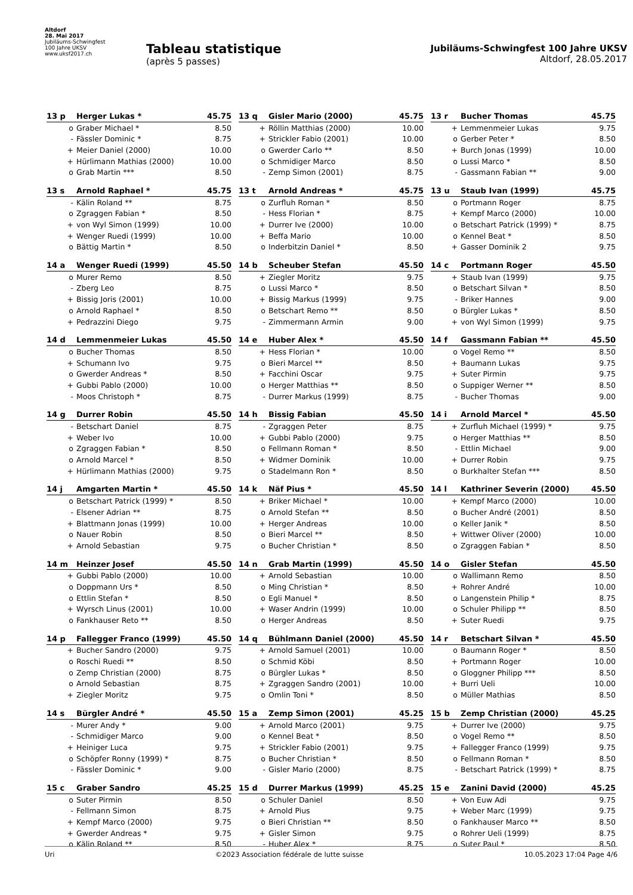Altdorf
28. Mai 2017
Jubiläums-Schwingfest
100 Jahre UKSV
www.uksf2017.ch
Tableau statistique
(après 5 passes)
Jubiläums-Schwingfest 100 Jahre UKSV
Altdorf, 28.05.2017
| 13 p | Herger Lukas * | 45.75 |
| --- | --- | --- |
| o | Graber Michael * | 8.50 |
| - | Fässler Dominic * | 8.75 |
| + | Meier Daniel (2000) | 10.00 |
| + | Hürlimann Mathias (2000) | 10.00 |
| o | Grab Martin *** | 8.50 |
| 13 q | Gisler Mario (2000) | 45.75 |
| --- | --- | --- |
| + | Röllin Matthias (2000) | 10.00 |
| + | Strickler Fabio (2001) | 10.00 |
| o | Gwerder Carlo ** | 8.50 |
| o | Schmidiger Marco | 8.50 |
| - | Zemp Simon (2001) | 8.75 |
| 13 r | Bucher Thomas | 45.75 |
| --- | --- | --- |
| + | Lemmenmeier Lukas | 9.75 |
| o | Gerber Peter * | 8.50 |
| + | Burch Jonas (1999) | 10.00 |
| o | Lussi Marco * | 8.50 |
| - | Gassmann Fabian ** | 9.00 |
| 13 s | Arnold Raphael * | 45.75 |
| --- | --- | --- |
| - | Kälin Roland ** | 8.75 |
| o | Zgraggen Fabian * | 8.50 |
| + | von Wyl Simon (1999) | 10.00 |
| + | Wenger Ruedi (1999) | 10.00 |
| o | Bättig Martin * | 8.50 |
| 13 t | Arnold Andreas * | 45.75 |
| --- | --- | --- |
| o | Zurfluh Roman * | 8.50 |
| - | Hess Florian * | 8.75 |
| + | Durrer Ive (2000) | 10.00 |
| + | Beffa Mario | 10.00 |
| o | Inderbitzin Daniel * | 8.50 |
| 13 u | Staub Ivan (1999) | 45.75 |
| --- | --- | --- |
| o | Portmann Roger | 8.75 |
| + | Kempf Marco (2000) | 10.00 |
| o | Betschart Patrick (1999) * | 8.75 |
| o | Kennel Beat * | 8.50 |
| + | Gasser Dominik 2 | 9.75 |
| 14 a | Wenger Ruedi (1999) | 45.50 |
| --- | --- | --- |
| o | Murer Remo | 8.50 |
| - | Zberg Leo | 8.75 |
| + | Bissig Joris (2001) | 10.00 |
| o | Arnold Raphael * | 8.50 |
| + | Pedrazzini Diego | 9.75 |
| 14 b | Scheuber Stefan | 45.50 |
| --- | --- | --- |
| + | Ziegler Moritz | 9.75 |
| o | Lussi Marco * | 8.50 |
| + | Bissig Markus (1999) | 9.75 |
| o | Betschart Remo ** | 8.50 |
| - | Zimmermann Armin | 9.00 |
| 14 c | Portmann Roger | 45.50 |
| --- | --- | --- |
| + | Staub Ivan (1999) | 9.75 |
| o | Betschart Silvan * | 8.50 |
| - | Briker Hannes | 9.00 |
| o | Bürgler Lukas * | 8.50 |
| + | von Wyl Simon (1999) | 9.75 |
| 14 d | Lemmenmeier Lukas | 45.50 |
| --- | --- | --- |
| o | Bucher Thomas | 8.50 |
| + | Schumann Ivo | 9.75 |
| o | Gwerder Andreas * | 8.50 |
| + | Gubbi Pablo (2000) | 10.00 |
| - | Moos Christoph * | 8.75 |
| 14 e | Huber Alex * | 45.50 |
| --- | --- | --- |
| + | Hess Florian * | 10.00 |
| o | Bieri Marcel ** | 8.50 |
| + | Facchini Oscar | 9.75 |
| o | Herger Matthias ** | 8.50 |
| - | Durrer Markus (1999) | 8.75 |
| 14 f | Gassmann Fabian ** | 45.50 |
| --- | --- | --- |
| o | Vogel Remo ** | 8.50 |
| + | Baumann Lukas | 9.75 |
| + | Suter Pirmin | 9.75 |
| o | Suppiger Werner ** | 8.50 |
| - | Bucher Thomas | 9.00 |
| 14 g | Durrer Robin | 45.50 |
| --- | --- | --- |
| - | Betschart Daniel | 8.75 |
| + | Weber Ivo | 10.00 |
| o | Zgraggen Fabian * | 8.50 |
| o | Arnold Marcel * | 8.50 |
| + | Hürlimann Mathias (2000) | 9.75 |
| 14 h | Bissig Fabian | 45.50 |
| --- | --- | --- |
| - | Zgraggen Peter | 8.75 |
| + | Gubbi Pablo (2000) | 9.75 |
| o | Fellmann Roman * | 8.50 |
| + | Widmer Dominik | 10.00 |
| o | Stadelmann Ron * | 8.50 |
| 14 i | Arnold Marcel * | 45.50 |
| --- | --- | --- |
| + | Zurfluh Michael (1999) * | 9.75 |
| o | Herger Matthias ** | 8.50 |
| - | Ettlin Michael | 9.00 |
| + | Durrer Robin | 9.75 |
| o | Burkhalter Stefan *** | 8.50 |
| 14 j | Amgarten Martin * | 45.50 |
| --- | --- | --- |
| o | Betschart Patrick (1999) * | 8.50 |
| - | Elsener Adrian ** | 8.75 |
| + | Blattmann Jonas (1999) | 10.00 |
| o | Nauer Robin | 8.50 |
| + | Arnold Sebastian | 9.75 |
| 14 k | Näf Pius * | 45.50 |
| --- | --- | --- |
| + | Briker Michael * | 10.00 |
| o | Arnold Stefan ** | 8.50 |
| + | Herger Andreas | 10.00 |
| o | Bieri Marcel ** | 8.50 |
| o | Bucher Christian * | 8.50 |
| 14 l | Kathriner Severin (2000) | 45.50 |
| --- | --- | --- |
| + | Kempf Marco (2000) | 10.00 |
| o | Bucher André (2001) | 8.50 |
| o | Keller Janik * | 8.50 |
| + | Wittwer Oliver (2000) | 10.00 |
| o | Zgraggen Fabian * | 8.50 |
| 14 m | Heinzer Josef | 45.50 |
| --- | --- | --- |
| + | Gubbi Pablo (2000) | 10.00 |
| o | Doppmann Urs * | 8.50 |
| o | Ettlin Stefan * | 8.50 |
| + | Wyrsch Linus (2001) | 10.00 |
| o | Fankhauser Reto ** | 8.50 |
| 14 n | Grab Martin (1999) | 45.50 |
| --- | --- | --- |
| + | Arnold Sebastian | 10.00 |
| o | Ming Christian * | 8.50 |
| o | Egli Manuel * | 8.50 |
| + | Waser Andrin (1999) | 10.00 |
| o | Herger Andreas | 8.50 |
| 14 o | Gisler Stefan | 45.50 |
| --- | --- | --- |
| o | Wallimann Remo | 8.50 |
| + | Rohrer André | 10.00 |
| o | Langenstein Philip * | 8.75 |
| o | Schuler Philipp ** | 8.50 |
| + | Suter Ruedi | 9.75 |
| 14 p | Fallegger Franco (1999) | 45.50 |
| --- | --- | --- |
| + | Bucher Sandro (2000) | 9.75 |
| o | Roschi Ruedi ** | 8.50 |
| o | Zemp Christian (2000) | 8.75 |
| o | Arnold Sebastian | 8.75 |
| + | Ziegler Moritz | 9.75 |
| 14 q | Bühlmann Daniel (2000) | 45.50 |
| --- | --- | --- |
| + | Arnold Samuel (2001) | 10.00 |
| o | Schmid Köbi | 8.50 |
| o | Bürgler Lukas * | 8.50 |
| + | Zgraggen Sandro (2001) | 10.00 |
| o | Omlin Toni * | 8.50 |
| 14 r | Betschart Silvan * | 45.50 |
| --- | --- | --- |
| o | Baumann Roger * | 8.50 |
| + | Portmann Roger | 10.00 |
| o | Gloggner Philipp *** | 8.50 |
| + | Burri Ueli | 10.00 |
| o | Müller Mathias | 8.50 |
| 14 s | Bürgler André * | 45.50 |
| --- | --- | --- |
| - | Murer Andy * | 9.00 |
| - | Schmidiger Marco | 9.00 |
| + | Heiniger Luca | 9.75 |
| o | Schöpfer Ronny (1999) * | 8.75 |
| - | Fässler Dominic * | 9.00 |
| 15 a | Zemp Simon (2001) | 45.25 |
| --- | --- | --- |
| + | Arnold Marco (2001) | 9.75 |
| o | Kennel Beat * | 8.50 |
| + | Strickler Fabio (2001) | 9.75 |
| o | Bucher Christian * | 8.50 |
| - | Gisler Mario (2000) | 8.75 |
| 15 b | Zemp Christian (2000) | 45.25 |
| --- | --- | --- |
| + | Durrer Ive (2000) | 9.75 |
| o | Vogel Remo ** | 8.50 |
| + | Fallegger Franco (1999) | 9.75 |
| o | Fellmann Roman * | 8.50 |
| - | Betschart Patrick (1999) * | 8.75 |
| 15 c | Graber Sandro | 45.25 |
| --- | --- | --- |
| o | Suter Pirmin | 8.50 |
| - | Fellmann Simon | 8.75 |
| + | Kempf Marco (2000) | 9.75 |
| + | Gwerder Andreas * | 9.75 |
| o | Kälin Roland ** | 8.50 |
| 15 d | Durrer Markus (1999) | 45.25 |
| --- | --- | --- |
| o | Schuler Daniel | 8.50 |
| + | Arnold Pius | 9.75 |
| o | Bieri Christian ** | 8.50 |
| + | Gisler Simon | 9.75 |
| - | Huber Alex * | 8.75 |
| 15 e | Zanini David (2000) | 45.25 |
| --- | --- | --- |
| + | Von Euw Adi | 9.75 |
| + | Weber Marc (1999) | 9.75 |
| o | Fankhauser Marco ** | 8.50 |
| o | Rohrer Ueli (1999) | 8.75 |
| o | Suter Paul * | 8.50 |
Uri ©2023 Association fédérale de lutte suisse 10.05.2023 17:04 Page 4/6